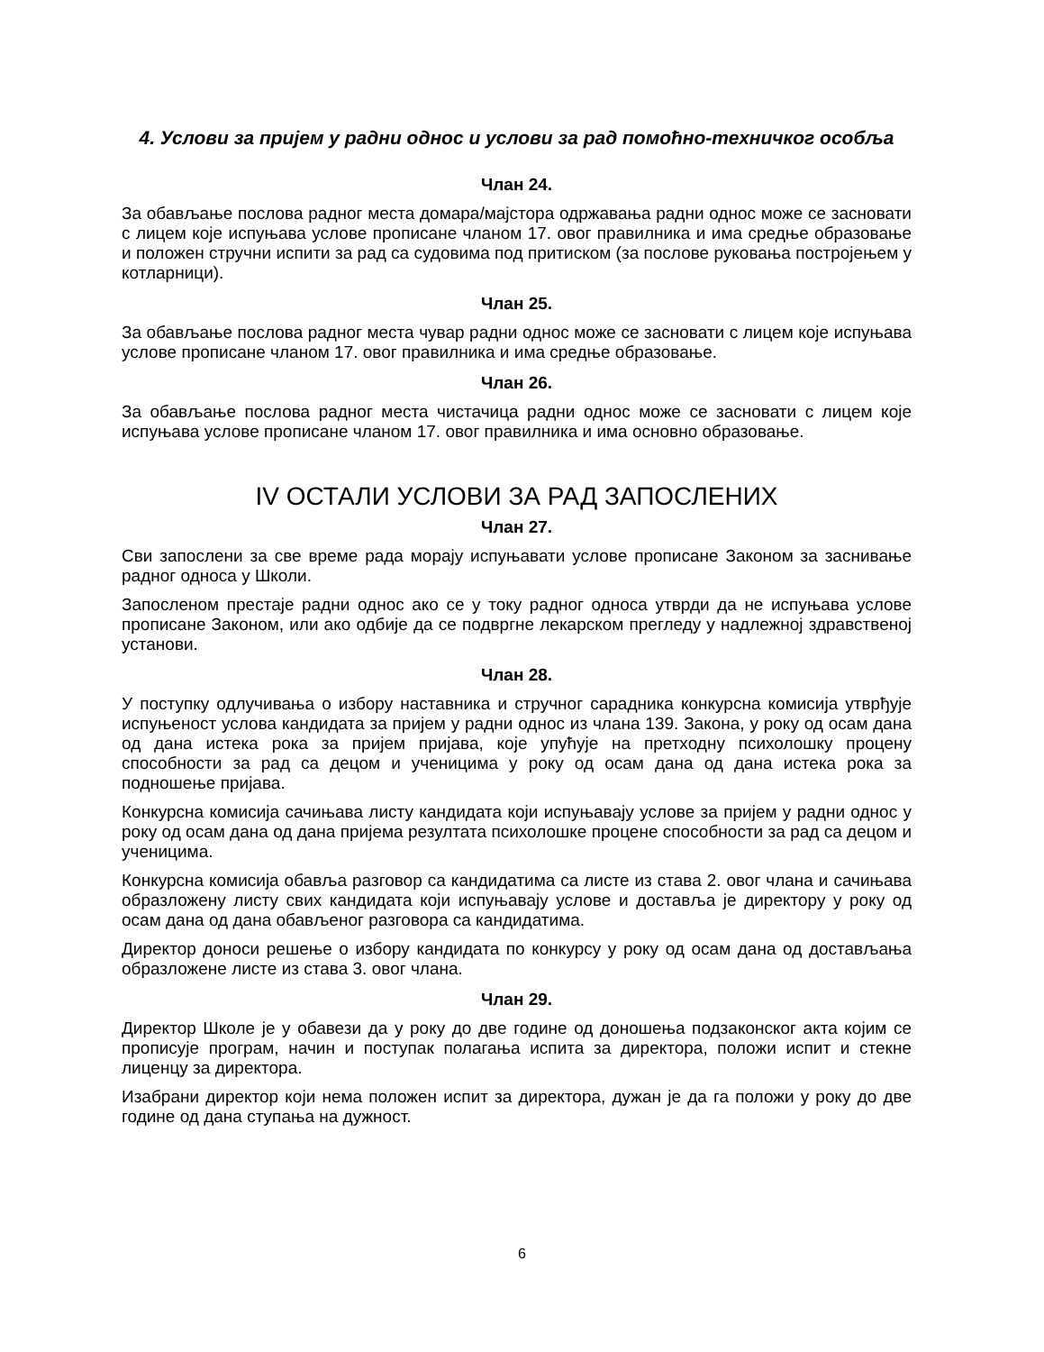4. Услови за пријем у радни однос и услови за рад помоћно-техничког особља
Члан 24.
За обављање послова радног места домара/мајстора одржавања радни однос може се засновати с лицем које испуњава услове прописане чланом 17. овог правилника и има средње образовање и положен стручни испити за рад са судовима под притиском (за послове руковања постројењем у котларници).
Члан 25.
За обављање послова радног места чувар радни однос може се засновати с лицем које испуњава услове прописане чланом 17. овог правилника и има средње образовање.
Члан 26.
За обављање послова радног места чистачица радни однос може се засновати с лицем које испуњава услове прописане чланом 17. овог правилника и има основно образовање.
IV ОСТАЛИ УСЛОВИ ЗА РАД ЗАПОСЛЕНИХ
Члан 27.
Сви запослени за све време рада морају испуњавати услове прописане Законом за заснивање радног односа у Школи.
Запосленом престаје радни однос ако се у току радног односа утврди да не испуњава услове прописане Законом, или ако одбије да се подвргне лекарском прегледу у надлежној здравственој установи.
Члан 28.
У поступку одлучивања о избору наставника и стручног сарадника конкурсна комисија утврђује испуњеност услова кандидата за пријем у радни однос из члана 139. Закона, у року од осам дана од дана истека рока за пријем пријава, које упућује на претходну психолошку процену способности за рад са децом и ученицима у року од осам дана од дана истека рока за подношење пријава.
Конкурсна комисија сачињава листу кандидата који испуњавају услове за пријем у радни однос у року од осам дана од дана пријема резултата психолошке процене способности за рад са децом и ученицима.
Конкурсна комисија обавља разговор са кандидатима са листе из става 2. овог члана и сачињава образложену листу свих кандидата који испуњавају услове и доставља је директору у року од осам дана од дана обављеног разговора са кандидатима.
Директор доноси решење о избору кандидата по конкурсу у року од осам дана од достављања образложене листе из става 3. овог члана.
Члан 29.
Директор Школе је у обавези да у року до две године од доношења подзаконског акта којим се прописује програм, начин и поступак полагања испита за директора, положи испит и стекне лиценцу за директора.
Изабрани директор који нема положен испит за директора, дужан је да га положи у року до две године од дана ступања на дужност.
6